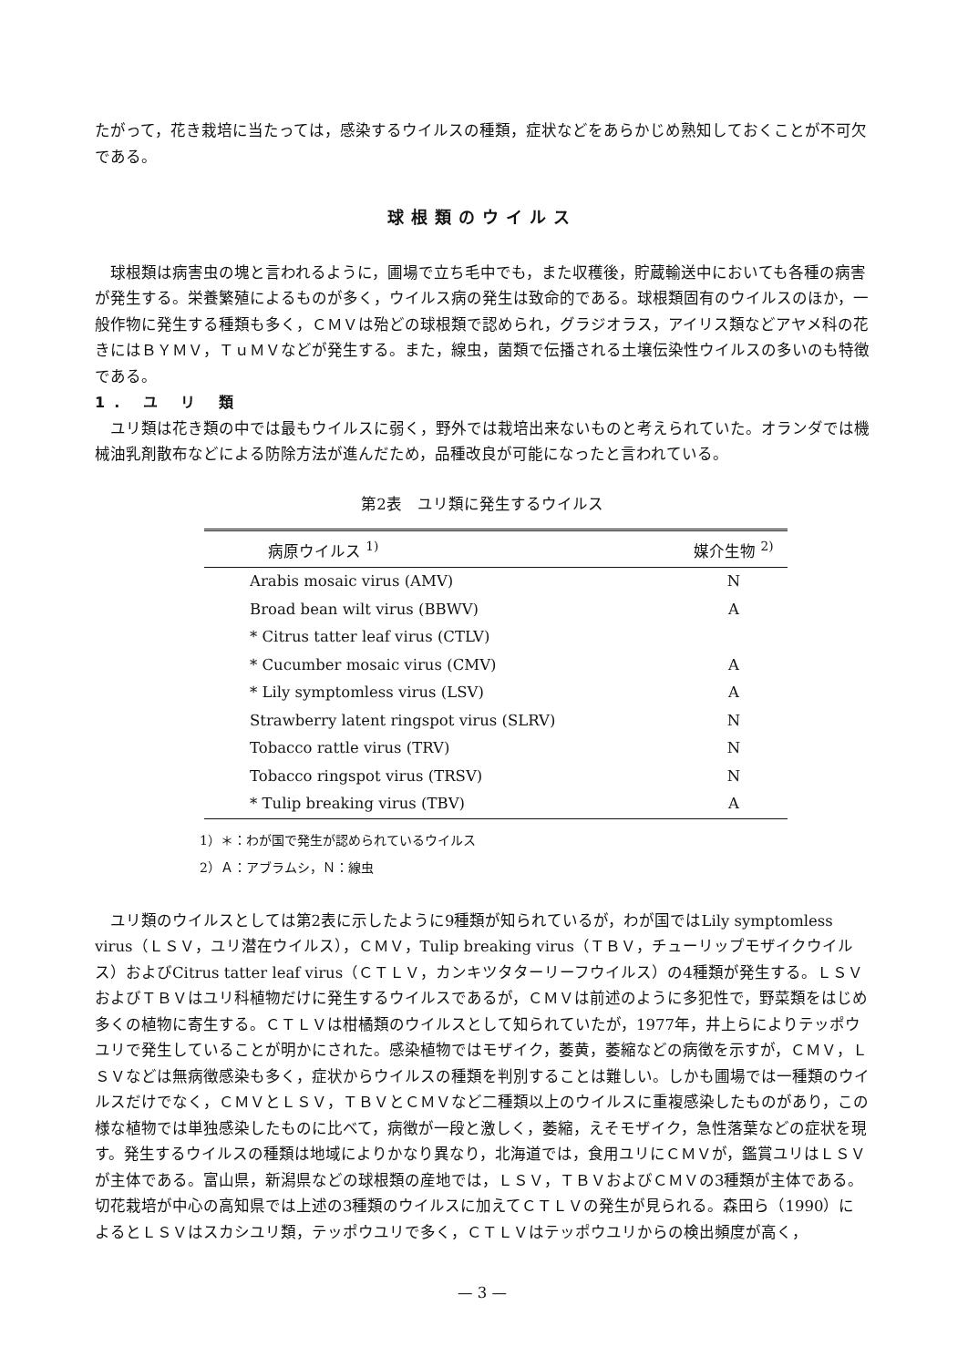たがって，花き栽培に当たっては，感染するウイルスの種類，症状などをあらかじめ熟知しておくことが不可欠である。
球根類のウイルス
球根類は病害虫の塊と言われるように，圃場で立ち毛中でも，また収穫後，貯蔵輸送中においても各種の病害が発生する。栄養繁殖によるものが多く，ウイルス病の発生は致命的である。球根類固有のウイルスのほか，一般作物に発生する種類も多く，ＣＭＶは殆どの球根類で認められ，グラジオラス，アイリス類などアヤメ科の花きにはＢＹＭＶ，ＴｕＭＶなどが発生する。また，線虫，菌類で伝播される土壌伝染性ウイルスの多いのも特徴である。
1. ユ リ 類
ユリ類は花き類の中では最もウイルスに弱く，野外では栽培出来ないものと考えられていた。オランダでは機械油乳剤散布などによる防除方法が進んだため，品種改良が可能になったと言われている。
第2表　ユリ類に発生するウイルス
| 病原ウイルス <sup>1)</sup> | 媒介生物 <sup>2)</sup> |
| --- | --- |
| Arabis mosaic virus (AMV) | N |
| Broad bean wilt virus (BBWV) | A |
| * Citrus tatter leaf virus (CTLV) | |
| * Cucumber mosaic virus (CMV) | A |
| * Lily symptomless virus (LSV) | A |
| Strawberry latent ringspot virus (SLRV) | N |
| Tobacco rattle virus (TRV) | N |
| Tobacco ringspot virus (TRSV) | N |
| * Tulip breaking virus (TBV) | A |
1）＊：わが国で発生が認められているウイルス
2）Ａ：アブラムシ，Ｎ：線虫
ユリ類のウイルスとしては第2表に示したように9種類が知られているが，わが国ではLily symptomless virus（ＬＳＶ，ユリ潜在ウイルス），ＣＭＶ，Tulip breaking virus（ＴＢＶ，チューリップモザイクウイルス）およびCitrus tatter leaf virus（ＣＴＬＶ，カンキツタターリーフウイルス）の4種類が発生する。ＬＳＶおよびＴＢＶはユリ科植物だけに発生するウイルスであるが，ＣＭＶは前述のように多犯性で，野菜類をはじめ多くの植物に寄生する。ＣＴＬＶは柑橘類のウイルスとして知られていたが，1977年，井上らによりテッポウユリで発生していることが明かにされた。感染植物ではモザイク，萎黄，萎縮などの病徴を示すが，ＣＭＶ，ＬＳＶなどは無病徴感染も多く，症状からウイルスの種類を判別することは難しい。しかも圃場では一種類のウイルスだけでなく，ＣＭＶとＬＳＶ，ＴＢＶとＣＭＶなど二種類以上のウイルスに重複感染したものがあり，この様な植物では単独感染したものに比べて，病徴が一段と激しく，萎縮，えそモザイク，急性落葉などの症状を現す。発生するウイルスの種類は地域によりかなり異なり，北海道では，食用ユリにＣＭＶが，鑑賞ユリはＬＳＶが主体である。富山県，新潟県などの球根類の産地では，ＬＳＶ，ＴＢＶおよびＣＭＶの3種類が主体である。切花栽培が中心の高知県では上述の3種類のウイルスに加えてＣＴＬＶの発生が見られる。森田ら（1990）によるとＬＳＶはスカシユリ類，テッポウユリで多く，ＣＴＬＶはテッポウユリからの検出頻度が高く，
— 3 —